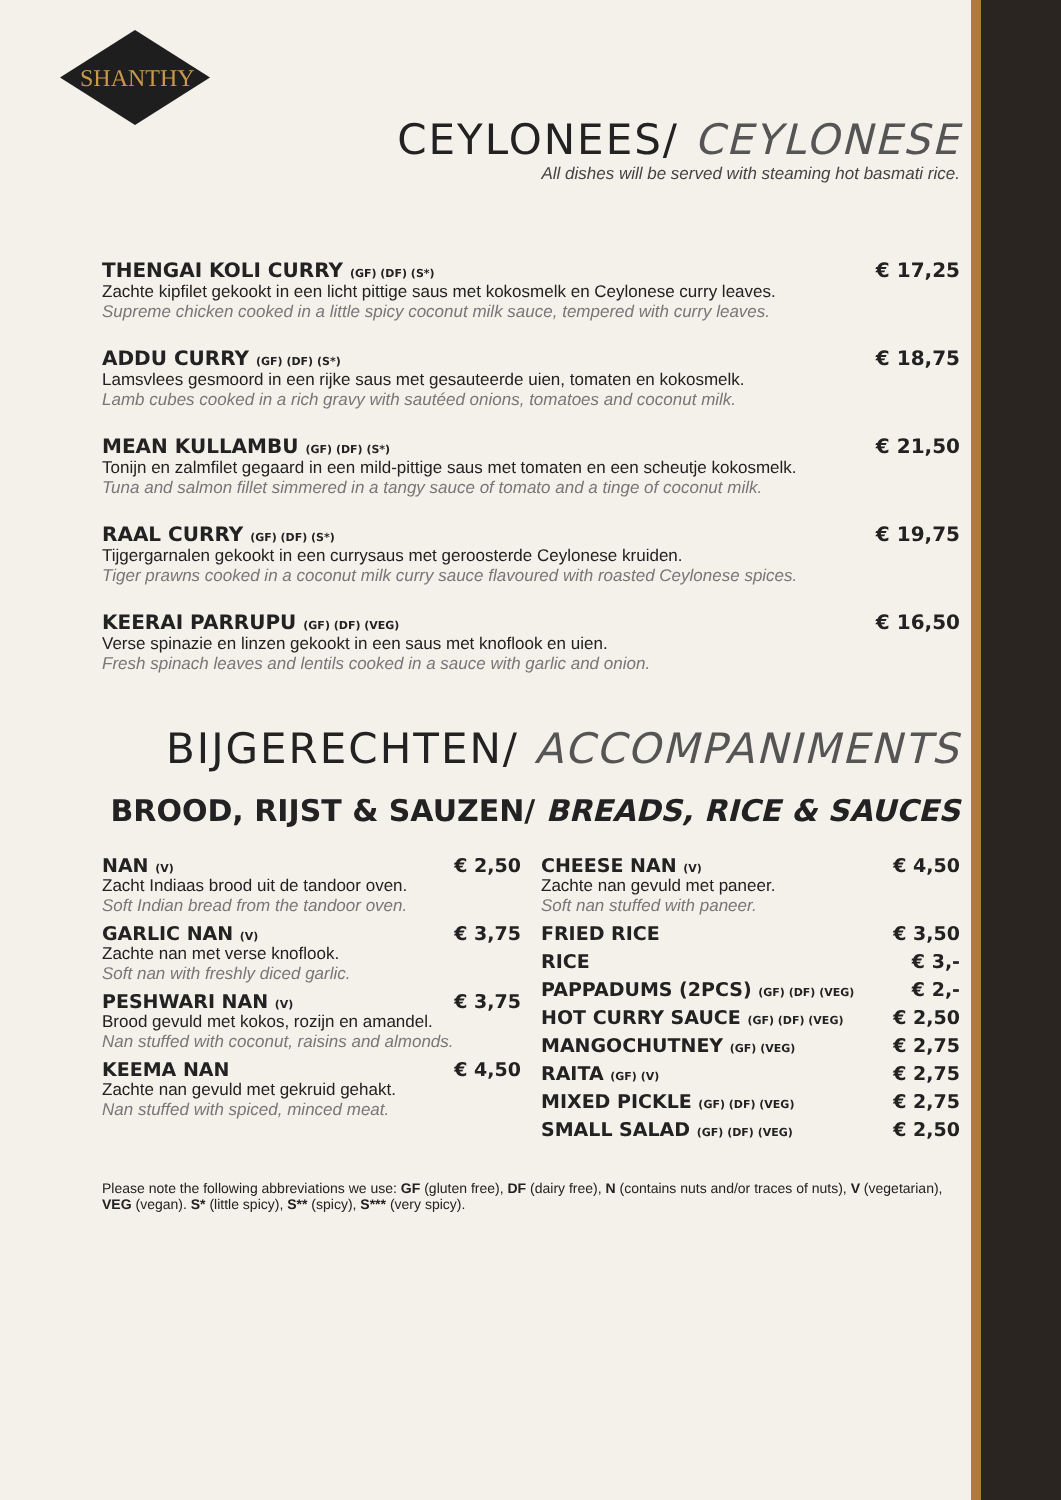SHANTHY
CEYLONEES/ CEYLONESE
All dishes will be served with steaming hot basmati rice.
THENGAI KOLI CURRY (GF) (DF) (S*) € 17,25
Zachte kipfilet gekookt in een licht pittige saus met kokosmelk en Ceylonese curry leaves.
Supreme chicken cooked in a little spicy coconut milk sauce, tempered with curry leaves.
ADDU CURRY (GF) (DF) (S*) € 18,75
Lamsvlees gesmoord in een rijke saus met gesauteerde uien, tomaten en kokosmelk.
Lamb cubes cooked in a rich gravy with sautéed onions, tomatoes and coconut milk.
MEAN KULLAMBU (GF) (DF) (S*) € 21,50
Tonijn en zalmfilet gegaard in een mild-pittige saus met tomaten en een scheutje kokosmelk.
Tuna and salmon fillet simmered in a tangy sauce of tomato and a tinge of coconut milk.
RAAL CURRY (GF) (DF) (S*) € 19,75
Tijgergarnalen gekookt in een currysaus met geroosterde Ceylonese kruiden.
Tiger prawns cooked in a coconut milk curry sauce flavoured with roasted Ceylonese spices.
KEERAI PARRUPU (GF) (DF) (VEG) € 16,50
Verse spinazie en linzen gekookt in een saus met knoflook en uien.
Fresh spinach leaves and lentils cooked in a sauce with garlic and onion.
BIJGERECHTEN/ ACCOMPANIMENTS
BROOD, RIJST & SAUZEN/ BREADS, RICE & SAUCES
NAN (V) € 2,50
Zacht Indiaas brood uit de tandoor oven.
Soft Indian bread from the tandoor oven.
GARLIC NAN (V) € 3,75
Zachte nan met verse knoflook.
Soft nan with freshly diced garlic.
PESHWARI NAN (V) € 3,75
Brood gevuld met kokos, rozijn en amandel.
Nan stuffed with coconut, raisins and almonds.
KEEMA NAN € 4,50
Zachte nan gevuld met gekruid gehakt.
Nan stuffed with spiced, minced meat.
CHEESE NAN (V) € 4,50
Zachte nan gevuld met paneer.
Soft nan stuffed with paneer.
FRIED RICE € 3,50
RICE € 3,-
PAPPADUMS (2PCS) (GF) (DF) (VEG) € 2,-
HOT CURRY SAUCE (GF) (DF) (VEG) € 2,50
MANGOCHUTNEY (GF) (VEG) € 2,75
RAITA (GF) (V) € 2,75
MIXED PICKLE (GF) (DF) (VEG) € 2,75
SMALL SALAD (GF) (DF) (VEG) € 2,50
Please note the following abbreviations we use: GF (gluten free), DF (dairy free), N (contains nuts and/or traces of nuts), V (vegetarian), VEG (vegan). S* (little spicy), S** (spicy), S*** (very spicy).